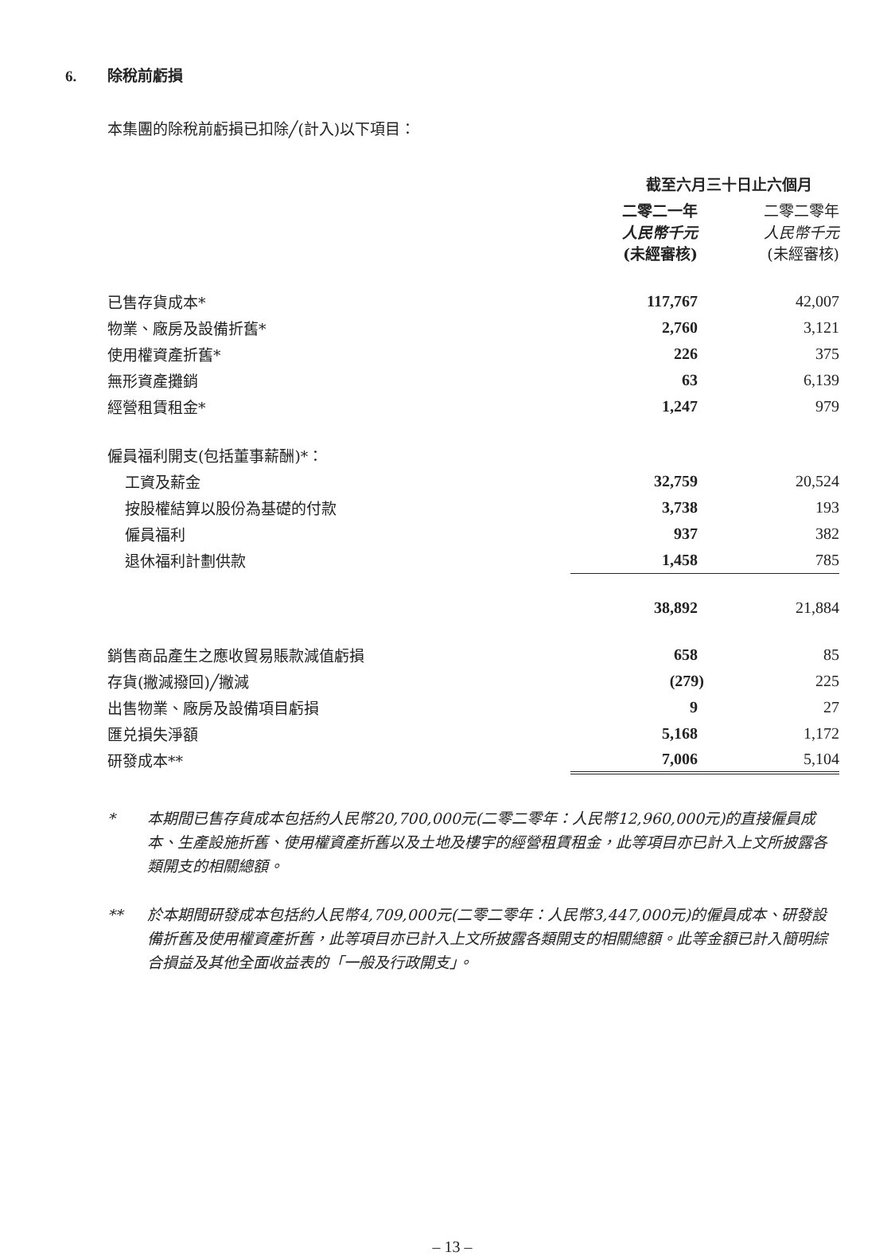6. 除稅前虧損
本集團的除稅前虧損已扣除╱(計入)以下項目：
| | 截至六月三十日止六個月 | |
| --- | --- | --- |
| | 二零二一年 人民幣千元 (未經審核) | 二零二零年 人民幣千元 (未經審核) |
| 已售存貨成本* | 117,767 | 42,007 |
| 物業、廠房及設備折舊* | 2,760 | 3,121 |
| 使用權資產折舊* | 226 | 375 |
| 無形資產攤銷 | 63 | 6,139 |
| 經營租賃租金* | 1,247 | 979 |
| 僱員福利開支(包括董事薪酬)*： | | |
| 工資及薪金 | 32,759 | 20,524 |
| 按股權結算以股份為基礎的付款 | 3,738 | 193 |
| 僱員福利 | 937 | 382 |
| 退休福利計劃供款 | 1,458 | 785 |
| | 38,892 | 21,884 |
| 銷售商品產生之應收貿易賬款減值虧損 | 658 | 85 |
| 存貨(撇減撥回)╱撇減 | (279) | 225 |
| 出售物業、廠房及設備項目虧損 | 9 | 27 |
| 匯兑損失淨額 | 5,168 | 1,172 |
| 研發成本** | 7,006 | 5,104 |
* 本期間已售存貨成本包括約人民幣20,700,000元(二零二零年：人民幣12,960,000元)的直接僱員成本、生產設施折舊、使用權資產折舊以及土地及樓宇的經營租賃租金，此等項目亦已計入上文所披露各類開支的相關總額。
** 於本期間研發成本包括約人民幣4,709,000元(二零二零年：人民幣3,447,000元)的僱員成本、研發設備折舊及使用權資產折舊，此等項目亦已計入上文所披露各類開支的相關總額。此等金額已計入簡明綜合損益及其他全面收益表的「一般及行政開支」。
– 13 –